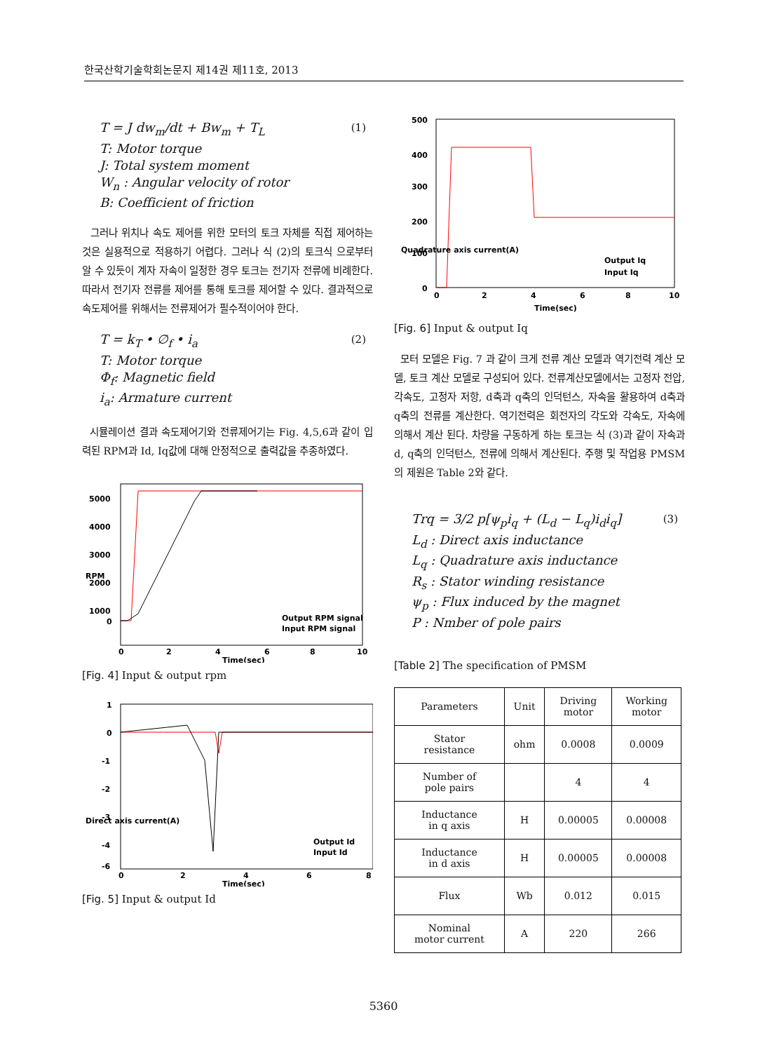한국산학기술학회논문지 제14권 제11호, 2013
T = J dw<sub>m</sub>/dt + Bw<sub>m</sub> + T<sub>L</sub> (1)
T: Motor torque
J: Total system moment
W<sub>n</sub> : Angular velocity of rotor
B: Coefficient of friction
그러나 위치나 속도 제어를 위한 모터의 토크 자체를 직접 제어하는 것은 실용적으로 적용하기 어렵다. 그러나 식 (2)의 토크식 으로부터 알 수 있듯이 계자 자속이 일정한 경우 토크는 전기자 전류에 비례한다. 따라서 전기자 전류를 제어를 통해 토크를 제어할 수 있다. 결과적으로 속도제어를 위해서는 전류제어가 필수적이어야 한다.
T = k<sub>T</sub> • ∅<sub>f</sub> • i<sub>a</sub> (2)
T: Motor torque
Φ<sub>f</sub>: Magnetic field
i<sub>a</sub>: Armature current
시뮬레이션 결과 속도제어기와 전류제어기는 Fig. 4,5,6과 같이 입력된 RPM과 Id, Iq값에 대해 안정적으로 출력값을 추종하였다.
5000
4000
3000
2000
1000
0
0
2
4
6
8
10
Time(sec)
RPM
Output RPM signal
Input RPM signal
[Fig. 4] Input & output rpm
1
0
-1
-2
-3
-4
-6
0
2
4
6
8
Time(sec)
Direct axis current(A)
Output Id
Input Id
[Fig. 5] Input & output Id
500
400
300
200
100
0
0
2
4
6
8
10
Time(sec)
Quadrature axis current(A)
Output Iq
Input Iq
[Fig. 6] Input & output Iq
모터 모델은 Fig. 7 과 같이 크게 전류 계산 모델과 역기전력 계산 모델, 토크 계산 모델로 구성되어 있다. 전류계산모델에서는 고정자 전압, 각속도, 고정자 저항, d축과 q축의 인덕턴스, 자속을 활용하여 d축과 q축의 전류를 계산한다. 역기전력은 회전자의 각도와 각속도, 자속에 의해서 계산 된다. 차량을 구동하게 하는 토크는 식 (3)과 같이 자속과 d, q축의 인덕턴스, 전류에 의해서 계산된다. 주행 및 작업용 PMSM의 제원은 Table 2와 같다.
Trq = 3/2 p[ψ<sub>p</sub>i<sub>q</sub> + (L<sub>d</sub> − L<sub>q</sub>)i<sub>d</sub>i<sub>q</sub>] (3)
L<sub>d</sub> : Direct axis inductance
L<sub>q</sub> : Quadrature axis inductance
R<sub>s</sub> : Stator winding resistance
ψ<sub>p</sub> : Flux induced by the magnet
P : Nmber of pole pairs
[Table 2] The specification of PMSM
| Parameters | Unit | Driving motor | Working motor |
| Stator resistance | ohm | 0.0008 | 0.0009 |
| Number of pole pairs | | 4 | 4 |
| Inductance in q axis | H | 0.00005 | 0.00008 |
| Inductance in d axis | H | 0.00005 | 0.00008 |
| Flux | Wb | 0.012 | 0.015 |
| Nominal motor current | A | 220 | 266 |
5360